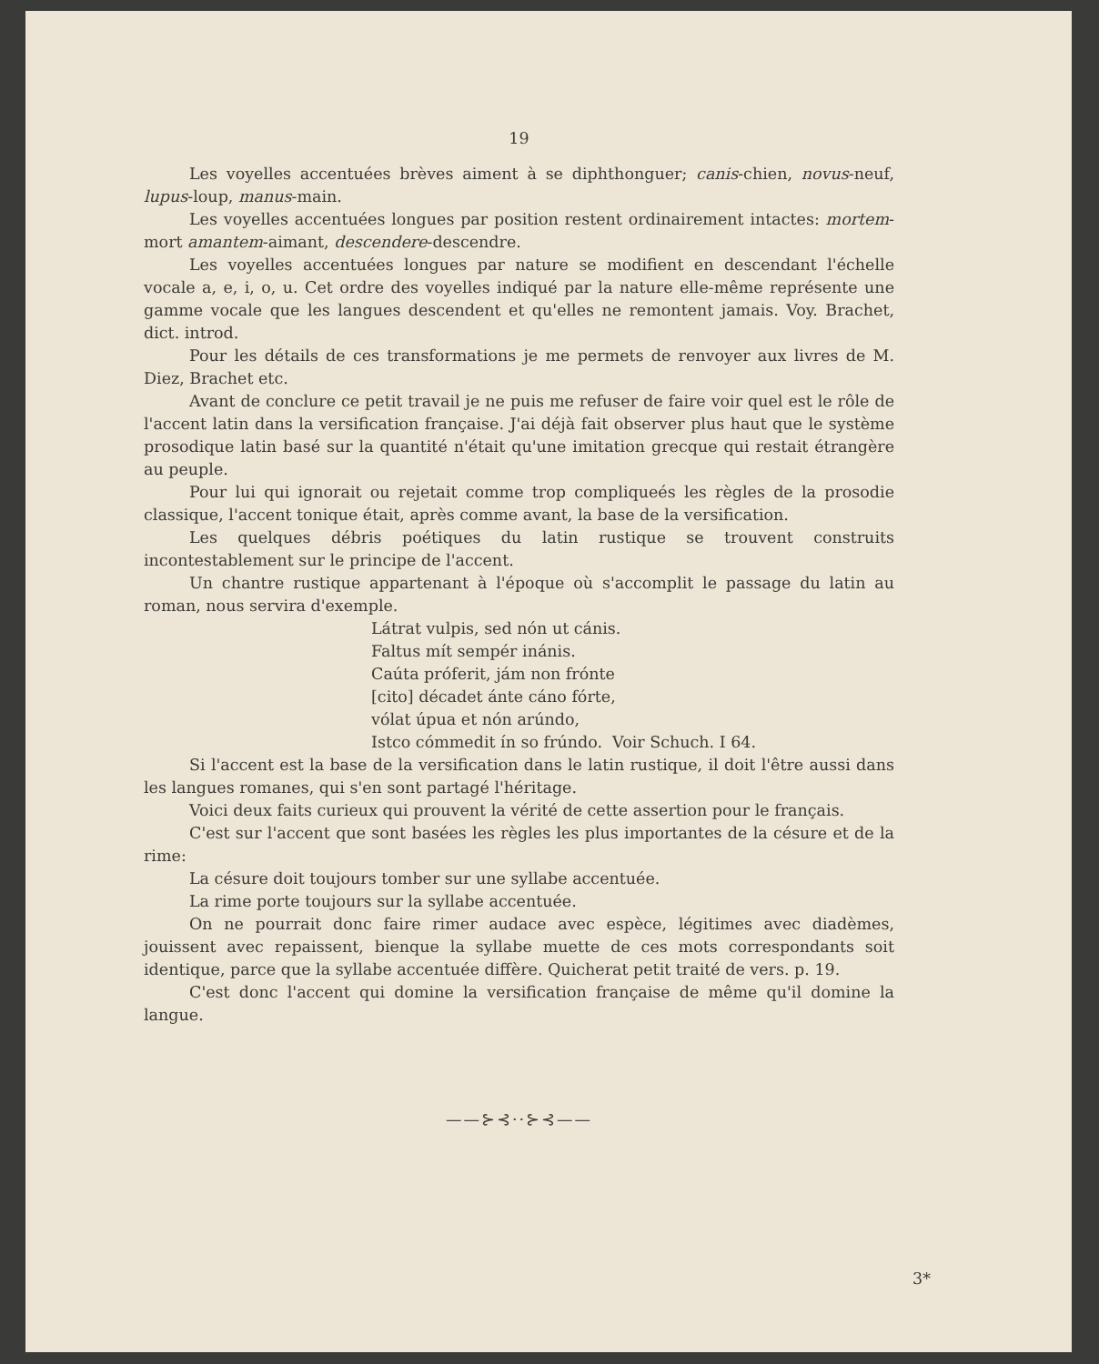19
Les voyelles accentuées brèves aiment à se diphthonguer; canis-chien, novus-neuf, lupus-loup, manus-main.
Les voyelles accentuées longues par position restent ordinairement intactes: mortem-mort amantem-aimant, descendere-descendre.
Les voyelles accentuées longues par nature se modifient en descendant l'échelle vocale a, e, i, o, u. Cet ordre des voyelles indiqué par la nature elle-même représente une gamme vocale que les langues descendent et qu'elles ne remontent jamais. Voy. Brachet, dict. introd.
Pour les détails de ces transformations je me permets de renvoyer aux livres de M. Diez, Brachet etc.
Avant de conclure ce petit travail je ne puis me refuser de faire voir quel est le rôle de l'accent latin dans la versification française. J'ai déjà fait observer plus haut que le système prosodique latin basé sur la quantité n'était qu'une imitation grecque qui restait étrangère au peuple.
Pour lui qui ignorait ou rejetait comme trop compliqueés les règles de la prosodie classique, l'accent tonique était, après comme avant, la base de la versification.
Les quelques débris poétiques du latin rustique se trouvent construits incontestablement sur le principe de l'accent.
Un chantre rustique appartenant à l'époque où s'accomplit le passage du latin au roman, nous servira d'exemple.
Látrat vulpis, sed nón ut cánis.
Faltus mít sempér inánis.
Caúta próferit, jám non frónte
[cito] décadet ánte cáno fórte,
vólat úpua et nón arúndo,
Istco cómmedit ín so frúndo. Voir Schuch. I 64.
Si l'accent est la base de la versification dans le latin rustique, il doit l'être aussi dans les langues romanes, qui s'en sont partagé l'héritage.
Voici deux faits curieux qui prouvent la vérité de cette assertion pour le français.
C'est sur l'accent que sont basées les règles les plus importantes de la césure et de la rime:
La césure doit toujours tomber sur une syllabe accentuée.
La rime porte toujours sur la syllabe accentuée.
On ne pourrait donc faire rimer audace avec espèce, légitimes avec diadèmes, jouissent avec repaissent, bienque la syllabe muette de ces mots correspondants soit identique, parce que la syllabe accentuée diffère. Quicherat petit traité de vers. p. 19.
C'est donc l'accent qui domine la versification française de même qu'il domine la langue.
——⊱⊰··⊱⊰——
3*